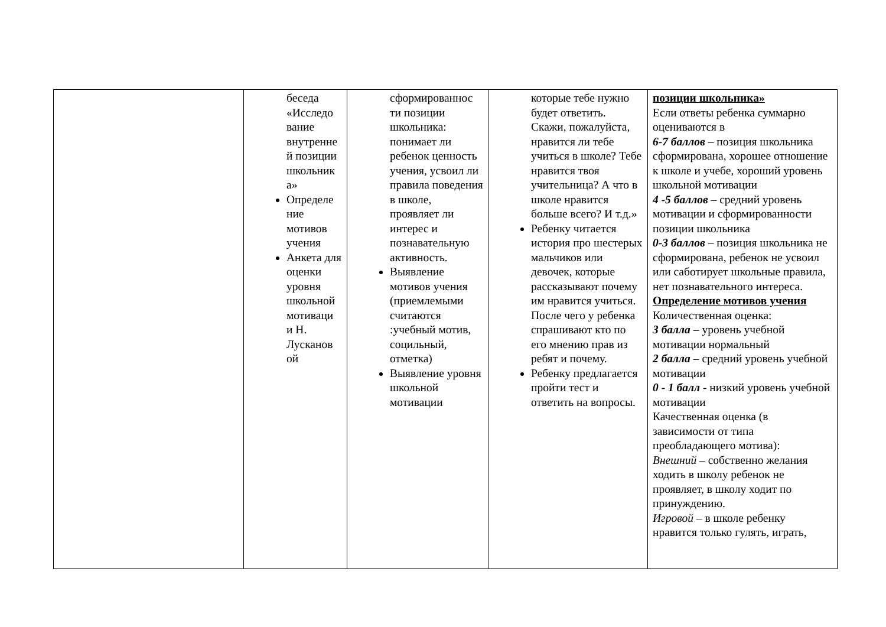| | беседа «Исследо вание внутренне й позиции школьник а» Определе ние мотивов учения Анкета для оценки уровня школьной мотиваци и Н. Лусканов ой | сформированнос ти позиции школьника: понимает ли ребенок ценность учения, усвоил ли правила поведения в школе, проявляет ли интерес и познавательную активность. Выявление мотивов учения (приемлемыми считаются :учебный мотив, социльный, отметка) Выявление уровня школьной мотивации | которые тебе нужно будет ответить. Скажи, пожалуйста, нравится ли тебе учиться в школе? Тебе нравится твоя учительница? А что в школе нравится больше всего? И т.д.» Ребенку читается история про шестерых мальчиков или девочек, которые рассказывают почему им нравится учиться. После чего у ребенка спрашивают кто по его мнению прав из ребят и почему. Ребенку предлагается пройти тест и ответить на вопросы. | позиции школьника» Если ответы ребенка суммарно оцениваются в 6-7 баллов – позиция школьника сформирована, хорошее отношение к школе и учебе, хороший уровень школьной мотивации 4 -5 баллов – средний уровень мотивации и сформированности позиции школьника 0-3 баллов – позиция школьника не сформирована, ребенок не усвоил или саботирует школьные правила, нет познавательного интереса. Определение мотивов учения Количественная оценка: 3 балла – уровень учебной мотивации нормальный 2 балла – средний уровень учебной мотивации 0 - 1 балл - низкий уровень учебной мотивации Качественная оценка (в зависимости от типа преобладающего мотива): Внешний – собственно желания ходить в школу ребенок не проявляет, в школу ходит по принуждению. Игровой – в школе ребенку нравится только гулять, играть, |